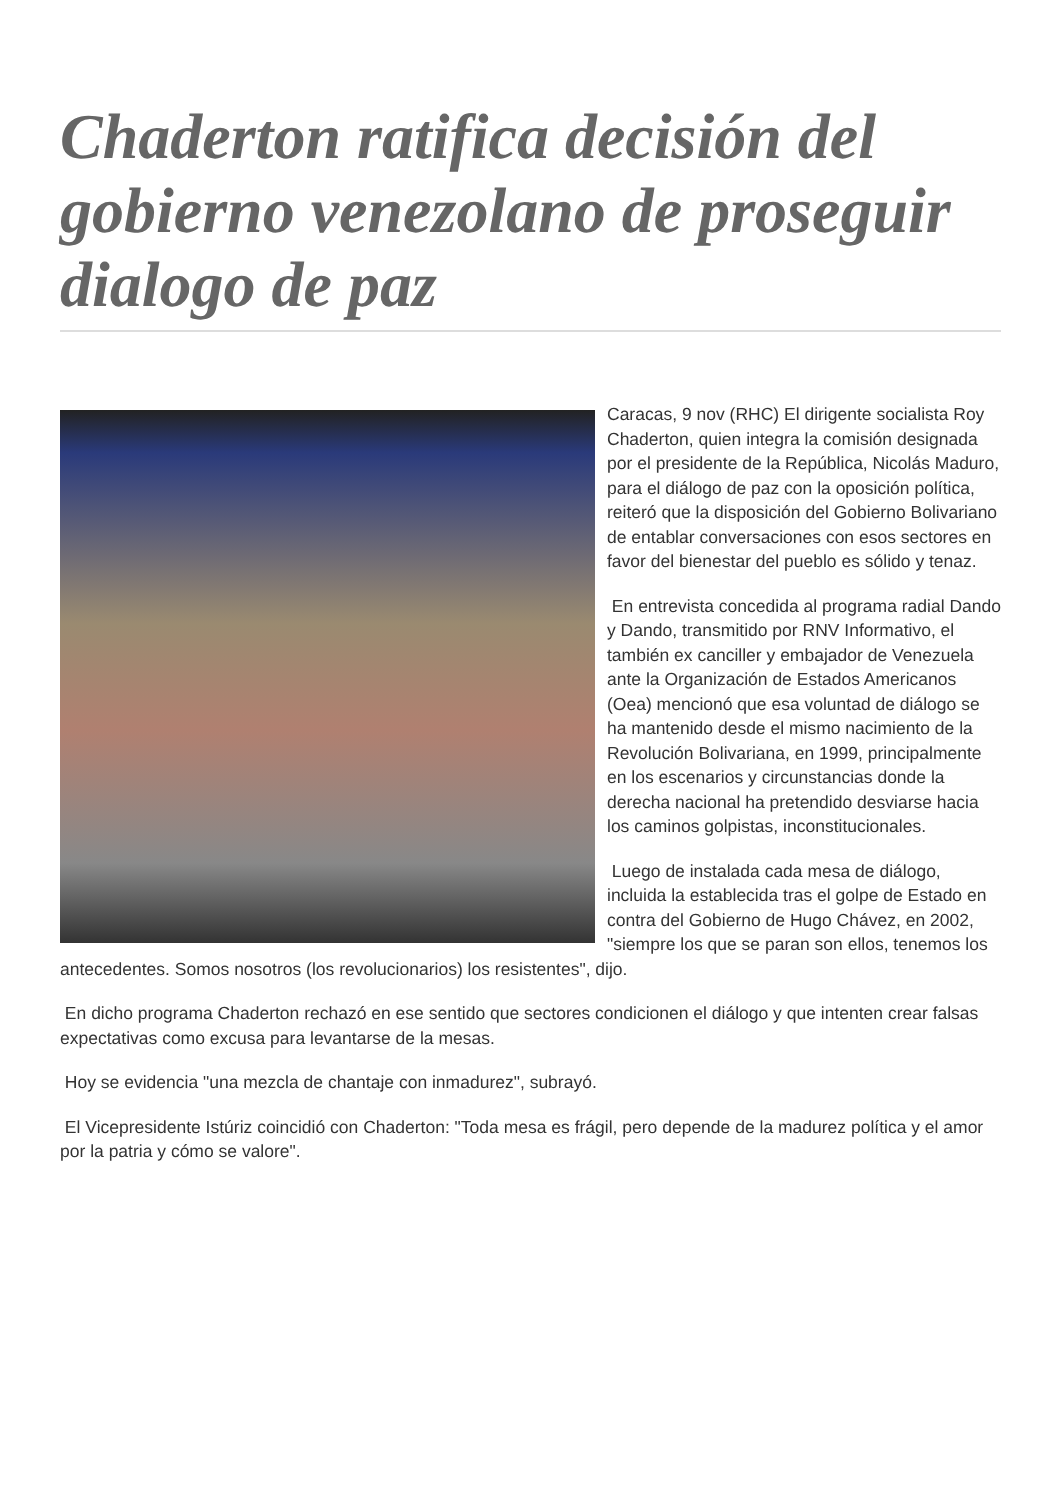Chaderton ratifica decisión del gobierno venezolano de proseguir dialogo de paz
Caracas, 9 nov (RHC) El dirigente socialista Roy Chaderton, quien integra la comisión designada por el presidente de la República, Nicolás Maduro, para el diálogo de paz con la oposición política, reiteró que la disposición del Gobierno Bolivariano de entablar conversaciones con esos sectores en favor del bienestar del pueblo es sólido y tenaz.
En entrevista concedida al programa radial Dando y Dando, transmitido por RNV Informativo, el también ex canciller y embajador de Venezuela ante la Organización de Estados Americanos (Oea) mencionó que esa voluntad de diálogo se ha mantenido desde el mismo nacimiento de la Revolución Bolivariana, en 1999, principalmente en los escenarios y circunstancias donde la derecha nacional ha pretendido desviarse hacia los caminos golpistas, inconstitucionales.
Luego de instalada cada mesa de diálogo, incluida la establecida tras el golpe de Estado en contra del Gobierno de Hugo Chávez, en 2002, "siempre los que se paran son ellos, tenemos los antecedentes. Somos nosotros (los revolucionarios) los resistentes", dijo.
En dicho programa Chaderton rechazó en ese sentido que sectores condicionen el diálogo y que intenten crear falsas expectativas como excusa para levantarse de la mesas.
Hoy se evidencia "una mezcla de chantaje con inmadurez", subrayó.
El Vicepresidente Istúriz coincidió con Chaderton: "Toda mesa es frágil, pero depende de la madurez política y el amor por la patria y cómo se valore".